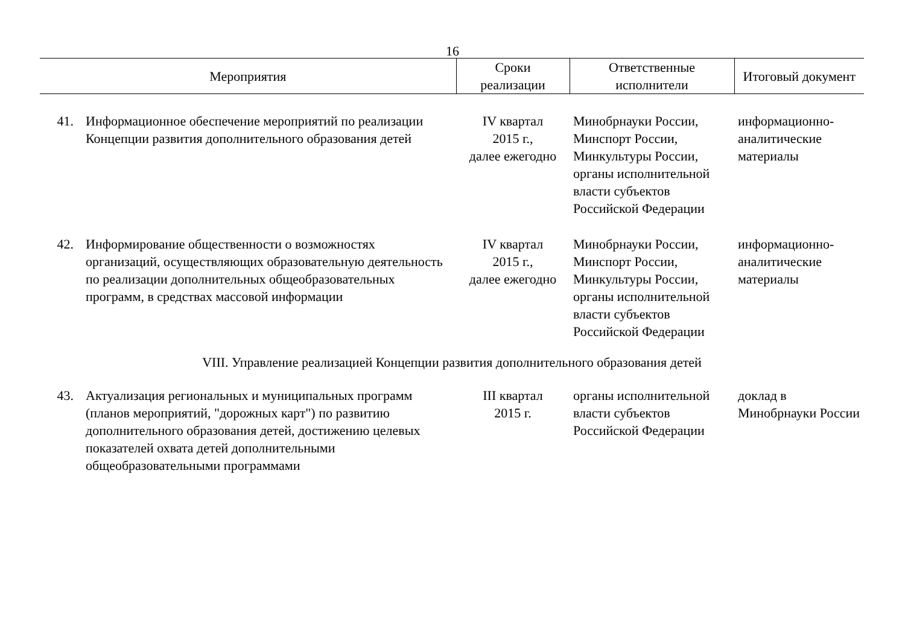16
| Мероприятия | | Сроки реализации | Ответственные исполнители | Итоговый документ |
| --- | --- | --- | --- | --- |
| 41. | Информационное обеспечение мероприятий по реализации Концепции развития дополнительного образования детей | IV квартал 2015 г., далее ежегодно | Минобрнауки России, Минспорт России, Минкультуры России, органы исполнительной власти субъектов Российской Федерации | информационно-аналитические материалы |
| 42. | Информирование общественности о возможностях организаций, осуществляющих образовательную деятельность по реализации дополнительных общеобразовательных программ, в средствах массовой информации | IV квартал 2015 г., далее ежегодно | Минобрнауки России, Минспорт России, Минкультуры России, органы исполнительной власти субъектов Российской Федерации | информационно-аналитические материалы |
| VIII. Управление реализацией Концепции развития дополнительного образования детей | | | | |
| 43. | Актуализация региональных и муниципальных программ (планов мероприятий, "дорожных карт") по развитию дополнительного образования детей, достижению целевых показателей охвата детей дополнительными общеобразовательными программами | III квартал 2015 г. | органы исполнительной власти субъектов Российской Федерации | доклад в Минобрнауки России |